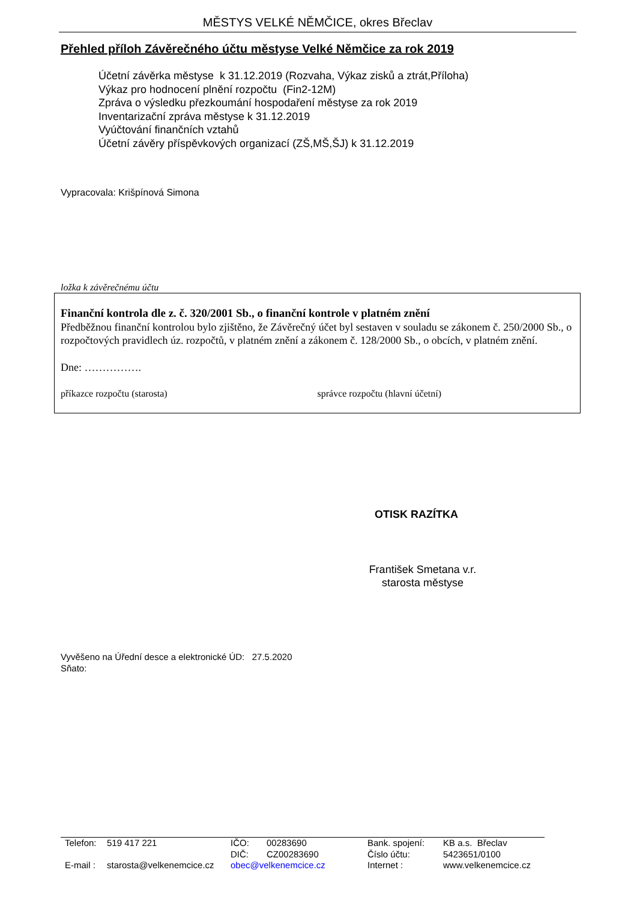MĚSTYS VELKÉ NĚMČICE, okres Břeclav
Přehled příloh Závěrečného účtu městyse Velké Němčice za rok 2019
Účetní závěrka městyse k 31.12.2019 (Rozvaha, Výkaz zisků a ztrát,Příloha)
Výkaz pro hodnocení plnění rozpočtu (Fin2-12M)
Zpráva o výsledku přezkoumání hospodaření městyse za rok 2019
Inventarizační zpráva městyse k 31.12.2019
Vyúčtování finančních vztahů
Účetní závěry příspěvkových organizací (ZŠ,MŠ,ŠJ) k 31.12.2019
Vypracovala: Krišpínová Simona
ložka k závěrečnému účtu
Finanční kontrola dle z. č. 320/2001 Sb., o finanční kontrole v platném znění
Předběžnou finanční kontrolou bylo zjištěno, že Závěrečný účet byl sestaven v souladu se zákonem č. 250/2000 Sb., o rozpočtových pravidlech úz. rozpočtů, v platném znění a zákonem č. 128/2000 Sb., o obcích, v platném znění.
Dne: …………….
příkazce rozpočtu (starosta) správce rozpočtu (hlavní účetní)
OTISK RAZÍTKA
František Smetana v.r.
starosta městyse
Vyvěšeno na Úřední desce a elektronické ÚD: 27.5.2020
Sňato:
| Telefon: | 519 417 221 | IČO: | 00283690 | Bank. spojení: | KB a.s. Břeclav |
| | | DIČ: | CZ00283690 | Číslo účtu: | 5423651/0100 |
| E-mail : | starosta@velkenemcice.cz | obec@velkenemcice.cz | | Internet : | www.velkenemcice.cz |